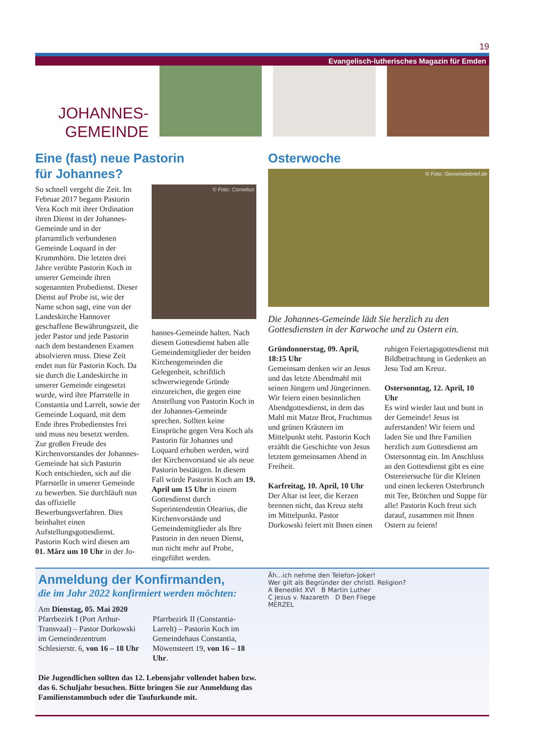19
Evangelisch-lutherisches Magazin für Emden
JOHANNES-
GEMEINDE
Eine (fast) neue Pastorin
für Johannes?
So schnell vergeht die Zeit. Im Februar 2017 begann Pastorin Vera Koch mit ihrer Ordination ihren Dienst in der Johannes-Gemeinde und in der pfarramtlich verbundenen Gemeinde Loquard in der Krummhörn. Die letzten drei Jahre verübte Pastorin Koch in unserer Gemeinde ihren sogenannten Probedienst. Dieser Dienst auf Probe ist, wie der Name schon sagt, eine von der Landeskirche Hannover geschaffene Bewährungszeit, die jeder Pastor und jede Pastorin nach dem bestandenen Examen absolvieren muss. Diese Zeit endet nun für Pastorin Koch. Da sie durch die Landeskirche in unserer Gemeinde eingesetzt wurde, wird ihre Pfarrstelle in Constantia und Larrelt, sowie der Gemeinde Loquard, mit dem Ende ihres Probedienstes frei und muss neu besetzt werden. Zur großen Freude des Kirchenvorstandes der Johannes-Gemeinde hat sich Pastorin Koch entschieden, sich auf die Pfarrstelle in unserer Gemeinde zu bewerben. Sie durchläuft nun das offizielle Bewerbungsverfahren. Dies beinhaltet einen Aufstellungsgottesdienst. Pastorin Koch wird diesen am 01. März um 10 Uhr in der Jo-
© Foto: Cornelius
hannes-Gemeinde halten. Nach diesem Gottesdienst haben alle Gemeindemitglieder der beiden Kirchengemeinden die Gelegenheit, schriftlich schwerwiegende Gründe einzureichen, die gegen eine Anstellung von Pastorin Koch in der Johannes-Gemeinde sprechen. Sollten keine Einsprüche gegen Vera Koch als Pastorin für Johannes und Loquard erhoben werden, wird der Kirchenvorstand sie als neue Pastorin bestätigen. In diesem Fall würde Pastorin Koch am 19. April um 15 Uhr in einem Gottesdienst durch Superintendentin Olearius, die Kirchenvorstände und Gemeindemitglieder als Ihre Pastorin in den neuen Dienst, nun nicht mehr auf Probe, eingeführt werden.
Osterwoche
© Foto: Gemeindebrief.de
Die Johannes-Gemeinde lädt Sie herzlich zu den Gottesdiensten in der Karwoche und zu Ostern ein.
Gründonnerstag, 09. April, 18:15 Uhr
Gemeinsam denken wir an Jesus und das letzte Abendmahl mit seinen Jüngern und Jüngerinnen. Wir feiern einen besinnlichen Abendgottesdienst, in dem das Mahl mit Matze Brot, Fruchtmus und grünen Kräutern im Mittelpunkt steht. Pastorin Koch erzählt die Geschichte von Jesus letztem gemeinsamen Abend in Freiheit.
Karfreitag, 10. April, 10 Uhr
Der Altar ist leer, die Kerzen brennen nicht, das Kreuz steht im Mittelpunkt. Pastor Dorkowski feiert mit Ihnen einen
ruhigen Feiertagsgottesdienst mit Bildbetrachtung in Gedenken an Jesu Tod am Kreuz.
Ostersonntag, 12. April, 10 Uhr
Es wird wieder laut und bunt in der Gemeinde! Jesus ist auferstanden! Wir feiern und laden Sie und Ihre Familien herzlich zum Gottesdienst am Ostersonntag ein. Im Anschluss an den Gottesdienst gibt es eine Ostereiersuche für die Kleinen und einen leckeren Osterbrunch mit Tee, Brötchen und Suppe für alle! Pastorin Koch freut sich darauf, zusammen mit Ihnen Ostern zu feiern!
Anmeldung der Konfirmanden,
die im Jahr 2022 konfirmiert werden möchten:
Am Dienstag, 05. Mai 2020
Pfarrbezirk I (Port Arthur-Transvaal) – Pastor Dorkowski im Gemeindezentrum Schlesierstr. 6, von 16 – 18 Uhr
Pfarrbezirk II (Constantia-Larrelt) – Pastorin Koch im Gemeindehaus Constantia, Möwensteert 19, von 16 – 18 Uhr.
Die Jugendlichen sollten das 12. Lebensjahr vollendet haben bzw. das 6. Schuljahr besuchen. Bitte bringen Sie zur Anmeldung das Familienstammbuch oder die Taufurkunde mit.
Äh...ich nehme den Telefon-Joker!
Wer gilt als Begründer der christl. Religion?
A Benedikt XVI B Martin Luther
C Jesus v. Nazareth D Ben Fliege
MERZEL